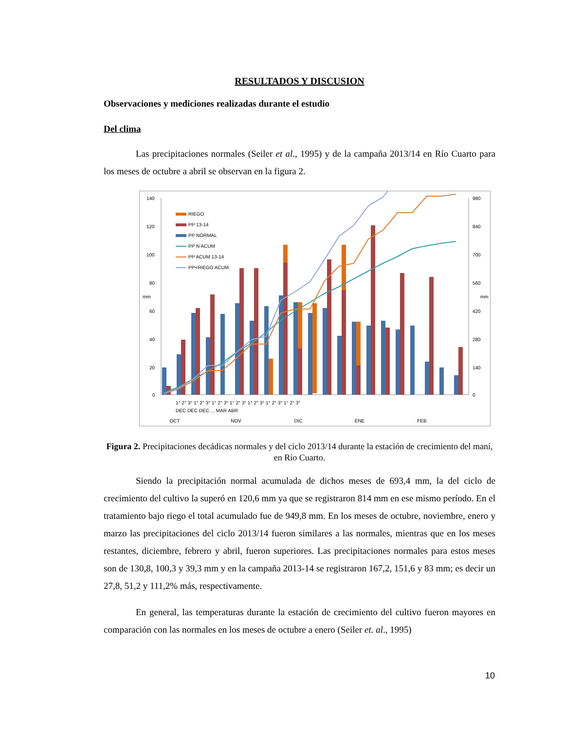RESULTADOS Y DISCUSION
Observaciones y mediciones realizadas durante el estudio
Del clima
Las precipitaciones normales (Seiler et al., 1995) y de la campaña 2013/14 en Río Cuarto para los meses de octubre a abril se observan en la figura 2.
140
120
100
80
60
40
20
0
980
840
700
560
420
280
140
0
mm
mm
RIEGO
PP 13-14
PP NORMAL
PP N ACUM
PP ACUM 13-14
PP+RIEGO ACUM
OCT
NOV
DIC
ENE
FEB
1° 2° 3° 1° 2° 3° 1° 2° 3° 1° 2° 3° 1° 2° 3° 1° 2° 3° 1° 2° 3°
DEC DEC DEC ... MAR ABR
Figura 2. Precipitaciones decádicas normales y del ciclo 2013/14 durante la estación de crecimiento del maní, en Río Cuarto.
Siendo la precipitación normal acumulada de dichos meses de 693,4 mm, la del ciclo de crecimiento del cultivo la superó en 120,6 mm ya que se registraron 814 mm en ese mismo período. En el tratamiento bajo riego el total acumulado fue de 949,8 mm. En los meses de octubre, noviembre, enero y marzo las precipitaciones del ciclo 2013/14 fueron similares a las normales, mientras que en los meses restantes, diciembre, febrero y abril, fueron superiores. Las precipitaciones normales para estos meses son de 130,8, 100,3 y 39,3 mm y en la campaña 2013-14 se registraron 167,2, 151,6 y 83 mm; es decir un 27,8, 51,2 y 111,2% más, respectivamente.
En general, las temperaturas durante la estación de crecimiento del cultivo fueron mayores en comparación con las normales en los meses de octubre a enero (Seiler et. al., 1995)
10